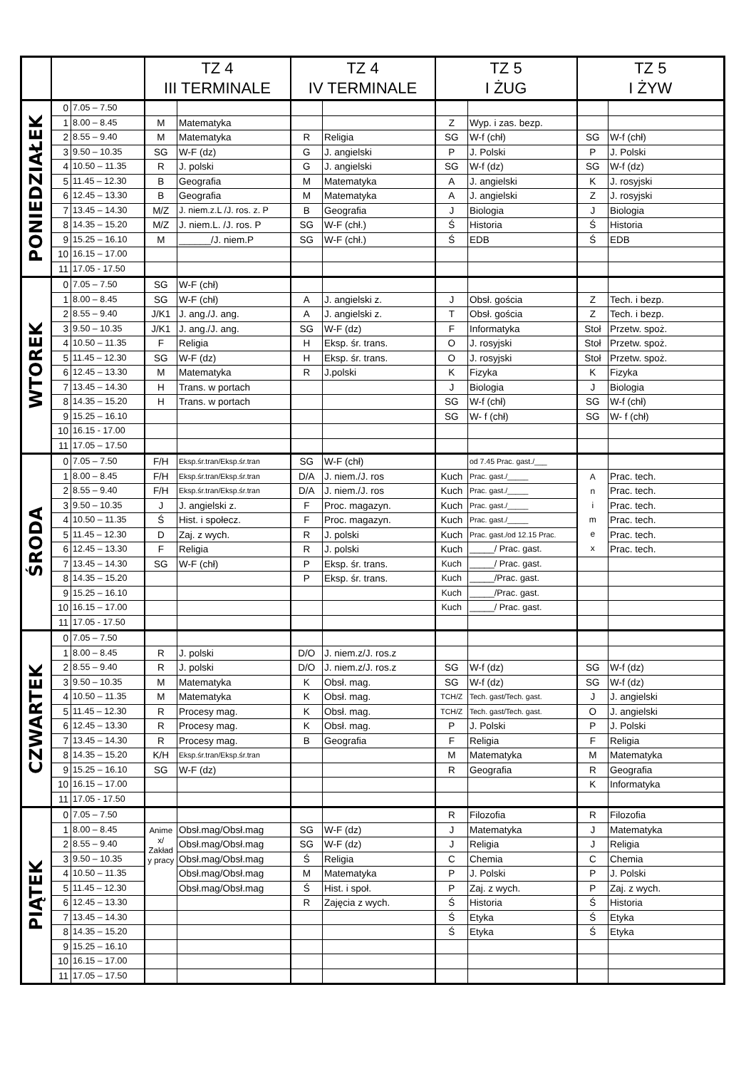| | | | TZ 4 III TERMINALE | | TZ 4 IV TERMINALE | | TZ 5 I ŻUG | | TZ 5 I ŻYW | |
| --- | --- | --- | --- | --- | --- | --- | --- | --- | --- | --- |
| PONIEDZIAŁEK | 0 | 7.05 – 7.50 | | | | | | | | |
| | 1 | 8.00 – 8.45 | M | Matematyka | | | Z | Wyp. i zas. bezp. | | |
| | 2 | 8.55 – 9.40 | M | Matematyka | R | Religia | SG | W-f (chł) | SG | W-f (chł) |
| | 3 | 9.50 – 10.35 | SG | W-F (dz) | G | J. angielski | P | J. Polski | P | J. Polski |
| | 4 | 10.50 – 11.35 | R | J. polski | G | J. angielski | SG | W-f (dz) | SG | W-f (dz) |
| | 5 | 11.45 – 12.30 | B | Geografia | M | Matematyka | A | J. angielski | K | J. rosyjski |
| | 6 | 12.45 – 13.30 | B | Geografia | M | Matematyka | A | J. angielski | Z | J. rosyjski |
| | 7 | 13.45 – 14.30 | M/Z | J. niem.z.L /J. ros. z. P | B | Geografia | J | Biologia | J | Biologia |
| | 8 | 14.35 – 15.20 | M/Z | J. niem.L. /J. ros. P | SG | W-F (chł.) | Ś | Historia | Ś | Historia |
| | 9 | 15.25 – 16.10 | M | ______/J. niem.P | SG | W-F (chł.) | Ś | EDB | Ś | EDB |
| | 10 | 16.15 – 17.00 | | | | | | | | |
| | 11 | 17.05 - 17.50 | | | | | | | | |
| WTOREK | 0 | 7.05 – 7.50 | SG | W-F (chł) | | | | | | |
| | 1 | 8.00 – 8.45 | SG | W-F (chł) | A | J. angielski z. | J | Obsł. gościa | Z | Tech. i bezp. |
| | 2 | 8.55 – 9.40 | J/K1 | J. ang./J. ang. | A | J. angielski z. | T | Obsł. gościa | Z | Tech. i bezp. |
| | 3 | 9.50 – 10.35 | J/K1 | J. ang./J. ang. | SG | W-F (dz) | F | Informatyka | Stoł | Przetw. spoż. |
| | 4 | 10.50 – 11.35 | F | Religia | H | Eksp. śr. trans. | O | J. rosyjski | Stoł | Przetw. spoż. |
| | 5 | 11.45 – 12.30 | SG | W-F (dz) | H | Eksp. śr. trans. | O | J. rosyjski | Stoł | Przetw. spoż. |
| | 6 | 12.45 – 13.30 | M | Matematyka | R | J.polski | K | Fizyka | K | Fizyka |
| | 7 | 13.45 – 14.30 | H | Trans. w portach | | | J | Biologia | J | Biologia |
| | 8 | 14.35 – 15.20 | H | Trans. w portach | | | SG | W-f (chł) | SG | W-f (chł) |
| | 9 | 15.25 – 16.10 | | | | | SG | W- f (chł) | SG | W- f (chł) |
| | 10 | 16.15 - 17.00 | | | | | | | | |
| | 11 | 17.05 – 17.50 | | | | | | | | |
| ŚRODA | 0 | 7.05 – 7.50 | F/H | Eksp.śr.tran/Eksp.śr.tran | SG | W-F (chł) | | od 7.45 Prac. gast./___ | | |
| | 1 | 8.00 – 8.45 | F/H | Eksp.śr.tran/Eksp.śr.tran | D/A | J. niem./J. ros | Kuch | Prac. gast./_____ | A n i m e x | Prac. tech. |
| | 2 | 8.55 – 9.40 | F/H | Eksp.śr.tran/Eksp.śr.tran | D/A | J. niem./J. ros | Kuch | Prac. gast./_____ | | Prac. tech. |
| | 3 | 9.50 – 10.35 | J | J. angielski z. | F | Proc. magazyn. | Kuch | Prac. gast./_____ | | Prac. tech. |
| | 4 | 10.50 – 11.35 | Ś | Hist. i społecz. | F | Proc. magazyn. | Kuch | Prac. gast./_____ | | Prac. tech. |
| | 5 | 11.45 – 12.30 | D | Zaj. z wych. | R | J. polski | Kuch | Prac. gast./od 12.15 Prac. | | Prac. tech. |
| | 6 | 12.45 – 13.30 | F | Religia | R | J. polski | Kuch | _____/ Prac. gast. | | Prac. tech. |
| | 7 | 13.45 – 14.30 | SG | W-F (chł) | P | Eksp. śr. trans. | Kuch | _____/ Prac. gast. | | |
| | 8 | 14.35 – 15.20 | | | P | Eksp. śr. trans. | Kuch | _____/Prac. gast. | | |
| | 9 | 15.25 – 16.10 | | | | | Kuch | _____/Prac. gast. | | |
| | 10 | 16.15 – 17.00 | | | | | Kuch | _____/ Prac. gast. | | |
| | 11 | 17.05 - 17.50 | | | | | | | | |
| CZWARTEK | 0 | 7.05 – 7.50 | | | | | | | | |
| | 1 | 8.00 – 8.45 | R | J. polski | D/O | J. niem.z/J. ros.z | | | | |
| | 2 | 8.55 – 9.40 | R | J. polski | D/O | J. niem.z/J. ros.z | SG | W-f (dz) | SG | W-f (dz) |
| | 3 | 9.50 – 10.35 | M | Matematyka | K | Obsł. mag. | SG | W-f (dz) | SG | W-f (dz) |
| | 4 | 10.50 – 11.35 | M | Matematyka | K | Obsł. mag. | TCH/Z | Tech. gast/Tech. gast. | J | J. angielski |
| | 5 | 11.45 – 12.30 | R | Procesy mag. | K | Obsł. mag. | TCH/Z | Tech. gast/Tech. gast. | O | J. angielski |
| | 6 | 12.45 – 13.30 | R | Procesy mag. | K | Obsł. mag. | P | J. Polski | P | J. Polski |
| | 7 | 13.45 – 14.30 | R | Procesy mag. | B | Geografia | F | Religia | F | Religia |
| | 8 | 14.35 – 15.20 | K/H | Eksp.śr.tran/Eksp.śr.tran | | | M | Matematyka | M | Matematyka |
| | 9 | 15.25 – 16.10 | SG | W-F (dz) | | | R | Geografia | R | Geografia |
| | 10 | 16.15 – 17.00 | | | | | | | K | Informatyka |
| | 11 | 17.05 - 17.50 | | | | | | | | |
| PIĄTEK | 0 | 7.05 – 7.50 | | | | | R | Filozofia | R | Filozofia |
| | 1 | 8.00 – 8.45 | Anime x/ Zakład y pracy | Obsł.mag/Obsł.mag | SG | W-F (dz) | J | Matematyka | J | Matematyka |
| | 2 | 8.55 – 9.40 | | Obsł.mag/Obsł.mag | SG | W-F (dz) | J | Religia | J | Religia |
| | 3 | 9.50 – 10.35 | | Obsł.mag/Obsł.mag | Ś | Religia | C | Chemia | C | Chemia |
| | 4 | 10.50 – 11.35 | | Obsł.mag/Obsł.mag | M | Matematyka | P | J. Polski | P | J. Polski |
| | 5 | 11.45 – 12.30 | | Obsł.mag/Obsł.mag | Ś | Hist. i społ. | P | Zaj. z wych. | P | Zaj. z wych. |
| | 6 | 12.45 – 13.30 | | | R | Zajęcia z wych. | Ś | Historia | Ś | Historia |
| | 7 | 13.45 – 14.30 | | | | | Ś | Etyka | Ś | Etyka |
| | 8 | 14.35 – 15.20 | | | | | Ś | Etyka | Ś | Etyka |
| | 9 | 15.25 – 16.10 | | | | | | | | |
| | 10 | 16.15 – 17.00 | | | | | | | | |
| | 11 | 17.05 – 17.50 | | | | | | | | |